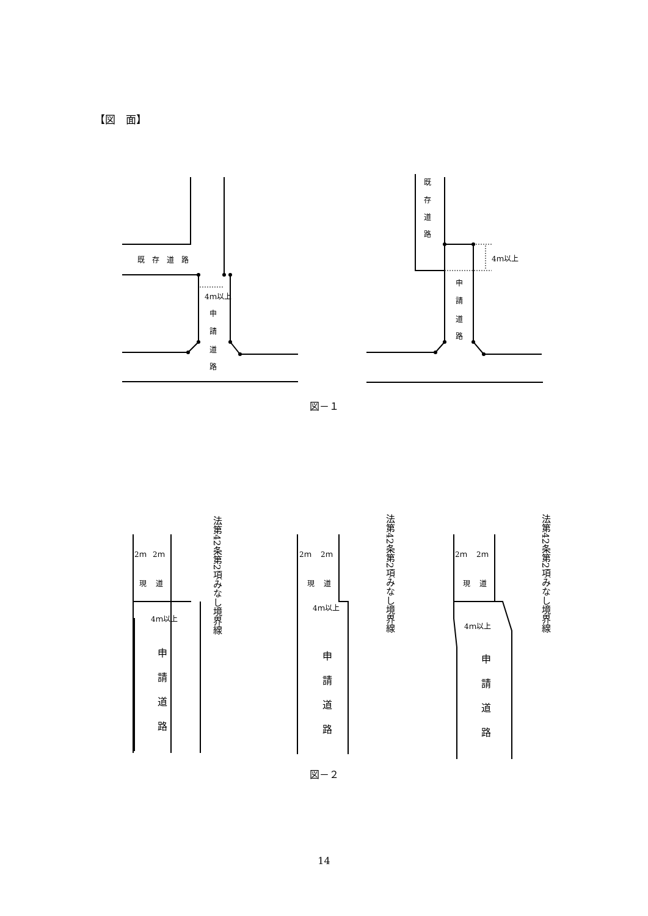【図　面】
既　存　道　路
4ｍ以上
申
請
道
路
既
存
道
路
4ｍ以上
申
請
道
路
2ｍ
2ｍ
現
道
4ｍ以上
2ｍ
2ｍ
現
道
4ｍ以上
2ｍ
2ｍ
現
道
4ｍ以上
申
請
道
路
申
請
道
路
申
請
道
路
法第42条第2項みなし境界線
法第42条第2項みなし境界線
法第42条第2項みなし境界線
図－１
図－２
14